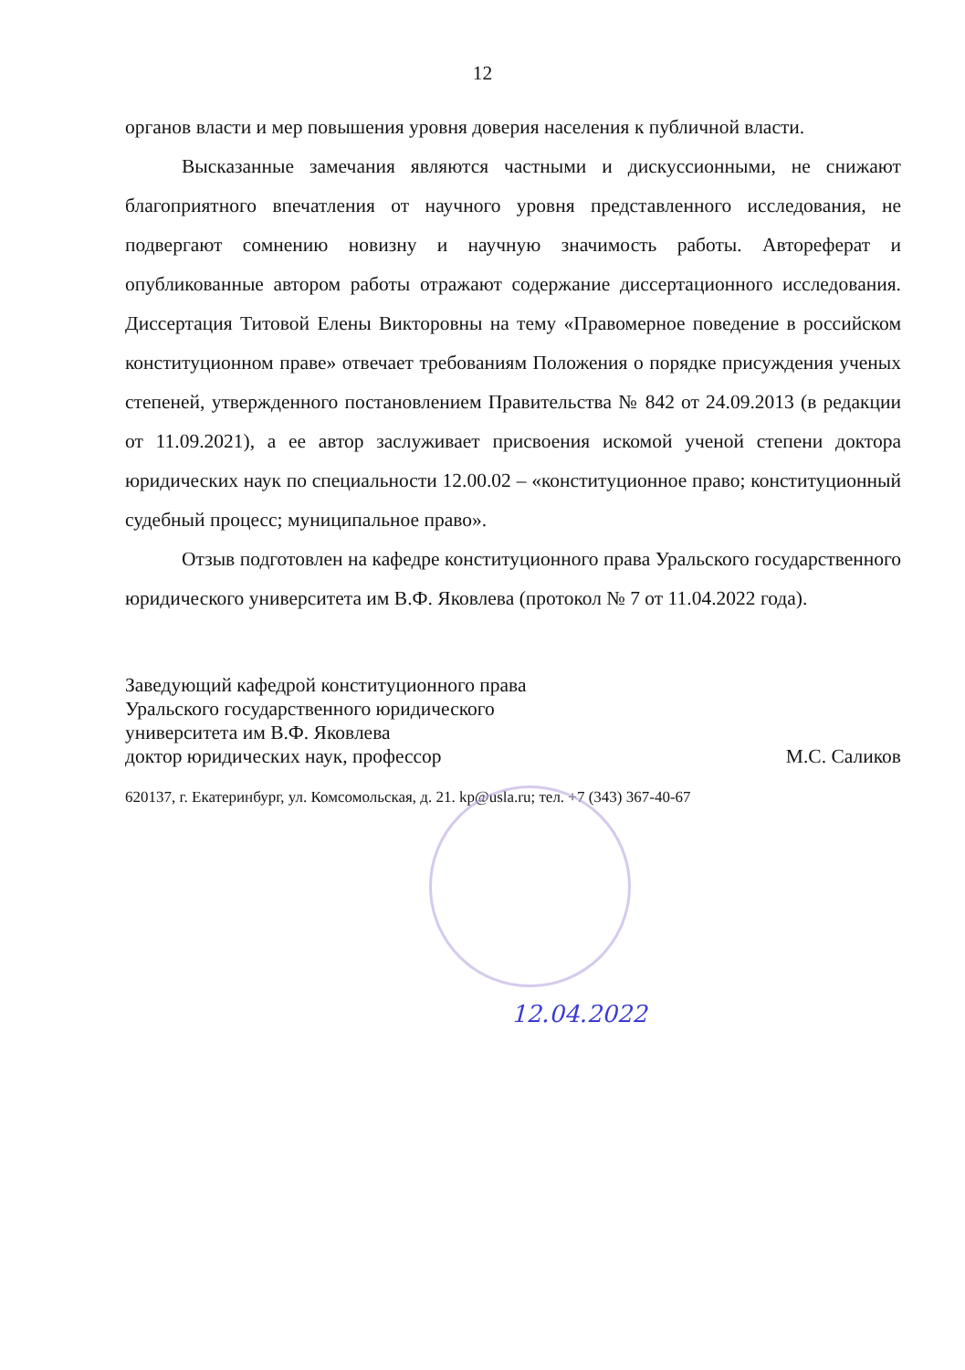12
органов власти и мер повышения уровня доверия населения к публичной власти.
Высказанные замечания являются частными и дискуссионными, не снижают благоприятного впечатления от научного уровня представленного исследования, не подвергают сомнению новизну и научную значимость работы. Автореферат и опубликованные автором работы отражают содержание диссертационного исследования. Диссертация Титовой Елены Викторовны на тему «Правомерное поведение в российском конституционном праве» отвечает требованиям Положения о порядке присуждения ученых степеней, утвержденного постановлением Правительства № 842 от 24.09.2013 (в редакции от 11.09.2021), а ее автор заслуживает присвоения искомой ученой степени доктора юридических наук по специальности 12.00.02 – «конституционное право; конституционный судебный процесс; муниципальное право».
Отзыв подготовлен на кафедре конституционного права Уральского государственного юридического университета им В.Ф. Яковлева (протокол № 7 от 11.04.2022 года).
Заведующий кафедрой конституционного права
Уральского государственного юридического
университета им В.Ф. Яковлева
доктор юридических наук, профессор М.С. Саликов
620137, г. Екатеринбург, ул. Комсомольская, д. 21. kp@usla.ru; тел. +7 (343) 367-40-67
12.04.2022